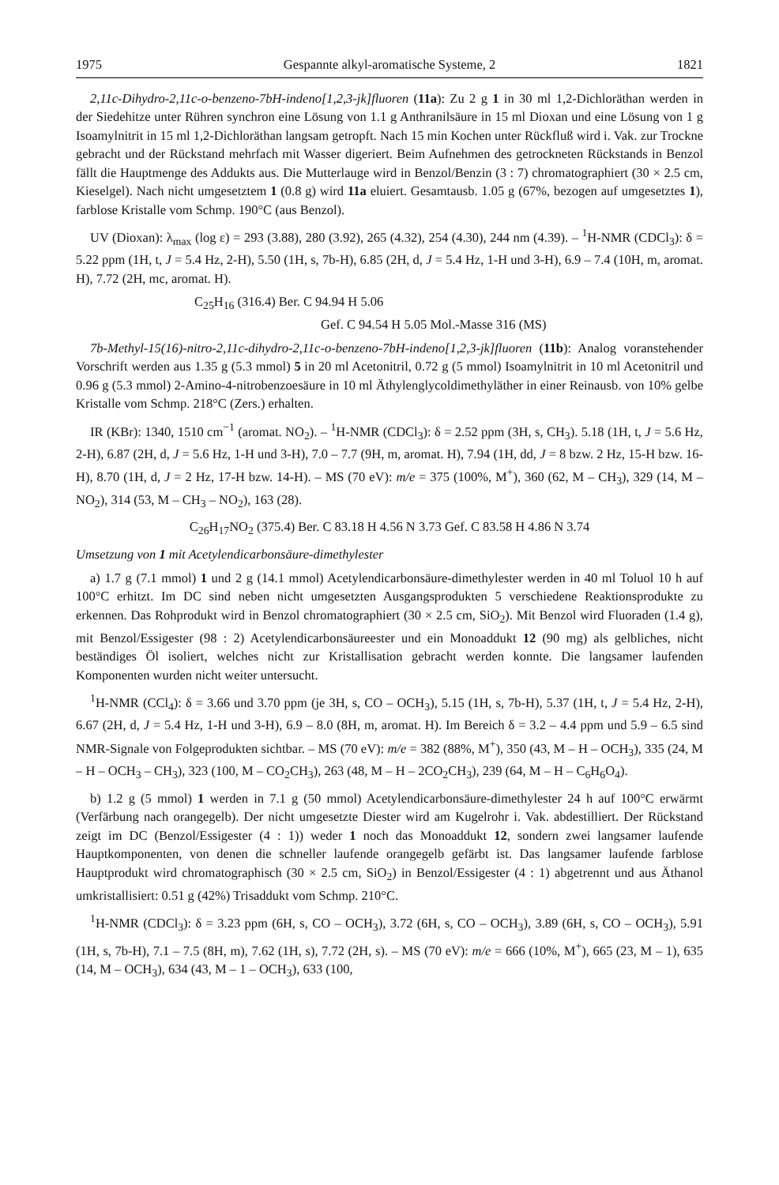1975 Gespannte alkyl-aromatische Systeme, 2 1821
2,11c-Dihydro-2,11c-o-benzeno-7bH-indeno[1,2,3-jk]fluoren (11a): Zu 2 g 1 in 30 ml 1,2-Dichloräthan werden in der Siedehitze unter Rühren synchron eine Lösung von 1.1 g Anthranilsäure in 15 ml Dioxan und eine Lösung von 1 g Isoamylnitrit in 15 ml 1,2-Dichloräthan langsam getropft. Nach 15 min Kochen unter Rückfluß wird i. Vak. zur Trockne gebracht und der Rückstand mehrfach mit Wasser digeriert. Beim Aufnehmen des getrockneten Rückstands in Benzol fällt die Hauptmenge des Addukts aus. Die Mutterlauge wird in Benzol/Benzin (3 : 7) chromatographiert (30 × 2.5 cm, Kieselgel). Nach nicht umgesetztem 1 (0.8 g) wird 11a eluiert. Gesamtausb. 1.05 g (67%, bezogen auf umgesetztes 1), farblose Kristalle vom Schmp. 190°C (aus Benzol).
UV (Dioxan): λ<sub>max</sub> (log ε) = 293 (3.88), 280 (3.92), 265 (4.32), 254 (4.30), 244 nm (4.39). – <sup>1</sup>H-NMR (CDCl<sub>3</sub>): δ = 5.22 ppm (1H, t, J = 5.4 Hz, 2-H), 5.50 (1H, s, 7b-H), 6.85 (2H, d, J = 5.4 Hz, 1-H und 3-H), 6.9 – 7.4 (10H, m, aromat. H), 7.72 (2H, mc, aromat. H).
C<sub>25</sub>H<sub>16</sub> (316.4) Ber. C 94.94 H 5.06
Gef. C 94.54 H 5.05 Mol.-Masse 316 (MS)
7b-Methyl-15(16)-nitro-2,11c-dihydro-2,11c-o-benzeno-7bH-indeno[1,2,3-jk]fluoren (11b): Analog voranstehender Vorschrift werden aus 1.35 g (5.3 mmol) 5 in 20 ml Acetonitril, 0.72 g (5 mmol) Isoamylnitrit in 10 ml Acetonitril und 0.96 g (5.3 mmol) 2-Amino-4-nitrobenzoesäure in 10 ml Äthylenglycoldimethyläther in einer Reinausb. von 10% gelbe Kristalle vom Schmp. 218°C (Zers.) erhalten.
IR (KBr): 1340, 1510 cm<sup>−1</sup> (aromat. NO<sub>2</sub>). – <sup>1</sup>H-NMR (CDCl<sub>3</sub>): δ = 2.52 ppm (3H, s, CH<sub>3</sub>). 5.18 (1H, t, J = 5.6 Hz, 2-H), 6.87 (2H, d, J = 5.6 Hz, 1-H und 3-H), 7.0 – 7.7 (9H, m, aromat. H), 7.94 (1H, dd, J = 8 bzw. 2 Hz, 15-H bzw. 16-H), 8.70 (1H, d, J = 2 Hz, 17-H bzw. 14-H). – MS (70 eV): m/e = 375 (100%, M<sup>+</sup>), 360 (62, M – CH<sub>3</sub>), 329 (14, M – NO<sub>2</sub>), 314 (53, M – CH<sub>3</sub> – NO<sub>2</sub>), 163 (28).
C<sub>26</sub>H<sub>17</sub>NO<sub>2</sub> (375.4) Ber. C 83.18 H 4.56 N 3.73 Gef. C 83.58 H 4.86 N 3.74
Umsetzung von 1 mit Acetylendicarbonsäure-dimethylester
a) 1.7 g (7.1 mmol) 1 und 2 g (14.1 mmol) Acetylendicarbonsäure-dimethylester werden in 40 ml Toluol 10 h auf 100°C erhitzt. Im DC sind neben nicht umgesetzten Ausgangsprodukten 5 verschiedene Reaktionsprodukte zu erkennen. Das Rohprodukt wird in Benzol chromatographiert (30 × 2.5 cm, SiO<sub>2</sub>). Mit Benzol wird Fluoraden (1.4 g), mit Benzol/Essigester (98 : 2) Acetylendicarbonsäureester und ein Monoaddukt 12 (90 mg) als gelbliches, nicht beständiges Öl isoliert, welches nicht zur Kristallisation gebracht werden konnte. Die langsamer laufenden Komponenten wurden nicht weiter untersucht.
<sup>1</sup>H-NMR (CCl<sub>4</sub>): δ = 3.66 und 3.70 ppm (je 3H, s, CO – OCH<sub>3</sub>), 5.15 (1H, s, 7b-H), 5.37 (1H, t, J = 5.4 Hz, 2-H), 6.67 (2H, d, J = 5.4 Hz, 1-H und 3-H), 6.9 – 8.0 (8H, m, aromat. H). Im Bereich δ = 3.2 – 4.4 ppm und 5.9 – 6.5 sind NMR-Signale von Folgeprodukten sichtbar. – MS (70 eV): m/e = 382 (88%, M<sup>+</sup>), 350 (43, M – H – OCH<sub>3</sub>), 335 (24, M – H – OCH<sub>3</sub> – CH<sub>3</sub>), 323 (100, M – CO<sub>2</sub>CH<sub>3</sub>), 263 (48, M – H – 2CO<sub>2</sub>CH<sub>3</sub>), 239 (64, M – H – C<sub>6</sub>H<sub>6</sub>O<sub>4</sub>).
b) 1.2 g (5 mmol) 1 werden in 7.1 g (50 mmol) Acetylendicarbonsäure-dimethylester 24 h auf 100°C erwärmt (Verfärbung nach orangegelb). Der nicht umgesetzte Diester wird am Kugelrohr i. Vak. abdestilliert. Der Rückstand zeigt im DC (Benzol/Essigester (4 : 1)) weder 1 noch das Monoaddukt 12, sondern zwei langsamer laufende Hauptkomponenten, von denen die schneller laufende orangegelb gefärbt ist. Das langsamer laufende farblose Hauptprodukt wird chromatographisch (30 × 2.5 cm, SiO<sub>2</sub>) in Benzol/Essigester (4 : 1) abgetrennt und aus Äthanol umkristallisiert: 0.51 g (42%) Trisaddukt vom Schmp. 210°C.
<sup>1</sup>H-NMR (CDCl<sub>3</sub>): δ = 3.23 ppm (6H, s, CO – OCH<sub>3</sub>), 3.72 (6H, s, CO – OCH<sub>3</sub>), 3.89 (6H, s, CO – OCH<sub>3</sub>), 5.91 (1H, s, 7b-H), 7.1 – 7.5 (8H, m), 7.62 (1H, s), 7.72 (2H, s). – MS (70 eV): m/e = 666 (10%, M<sup>+</sup>), 665 (23, M – 1), 635 (14, M – OCH<sub>3</sub>), 634 (43, M – 1 – OCH<sub>3</sub>), 633 (100,